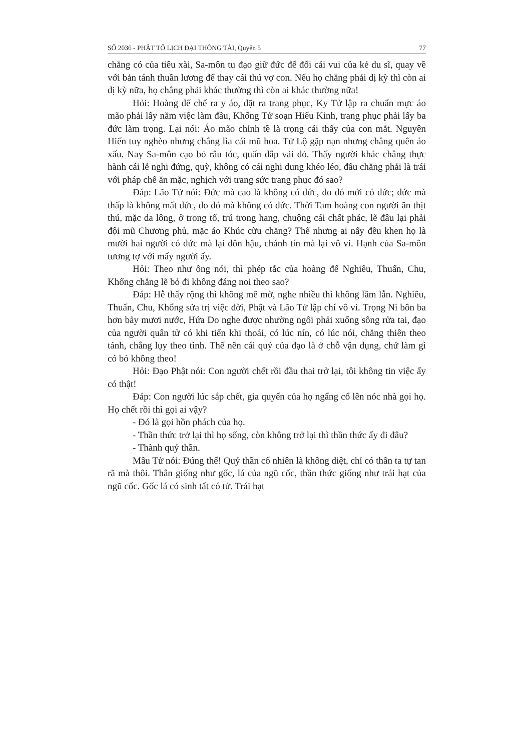SỐ 2036 - PHẬT TỔ LỊCH ĐẠI THÔNG TẢI, Quyển 5 77
chẳng có của tiêu xài, Sa-môn tu đạo giữ đức để đổi cái vui của kẻ du sĩ, quay về với bản tánh thuần lương để thay cái thú vợ con. Nếu họ chẳng phải dị kỳ thì còn ai dị kỳ nữa, họ chẳng phải khác thường thì còn ai khác thường nữa!
Hỏi: Hoàng đế chế ra y áo, đặt ra trang phục, Ky Tử lập ra chuẩn mực áo mão phải lấy năm việc làm đầu, Khổng Tử soạn Hiếu Kinh, trang phục phải lấy ba đức làm trọng. Lại nói: Áo mão chỉnh tề là trọng cái thấy của con mắt. Nguyên Hiến tuy nghèo nhưng chẳng lìa cái mũ hoa. Tử Lộ gặp nạn nhưng chẳng quên áo xấu. Nay Sa-môn cạo bỏ râu tóc, quấn đắp vải đỏ. Thấy người khác chẳng thực hành cái lễ nghi đứng, quỳ, không có cái nghi dung khéo léo, đâu chẳng phải là trái với pháp chế ăn mặc, nghịch với trang sức trang phục đó sao?
Đáp: Lão Tử nói: Đức mà cao là không có đức, do đó mới có đức; đức mà thấp là không mất đức, do đó mà không có đức. Thời Tam hoàng con người ăn thịt thú, mặc da lông, ở trong tổ, trú trong hang, chuộng cái chất phác, lẽ đâu lại phải đội mũ Chương phủ, mặc áo Khúc cừu chăng? Thế nhưng ai nấy đều khen họ là mười hai người có đức mà lại đôn hậu, chánh tín mà lại vô vi. Hạnh của Sa-môn tương tợ với mấy người ấy.
Hỏi: Theo như ông nói, thì phép tắc của hoàng đế Nghiêu, Thuấn, Chu, Khổng chẳng lẽ bỏ đi không đáng noi theo sao?
Đáp: Hễ thấy rộng thì không mê mờ, nghe nhiều thì không lầm lẫn. Nghiêu, Thuấn, Chu, Khổng sửa trị việc đời, Phật và Lão Tử lập chí vô vi. Trọng Ni bôn ba hơn bảy mươi nước, Hứa Do nghe được nhường ngôi phải xuống sông rửa tai, đạo của người quân tử có khi tiến khi thoái, có lúc nín, có lúc nói, chẳng thiên theo tánh, chẳng lụy theo tình. Thế nên cái quý của đạo là ở chỗ vận dụng, chứ làm gì có bỏ không theo!
Hỏi: Đạo Phật nói: Con người chết rồi đầu thai trở lại, tôi không tin việc ấy có thật!
Đáp: Con người lúc sắp chết, gia quyến của họ ngẩng cổ lên nóc nhà gọi họ. Họ chết rồi thì gọi ai vậy?
- Đó là gọi hồn phách của họ.
- Thần thức trở lại thì họ sống, còn không trở lại thì thần thức ấy đi đâu?
- Thành quỷ thần.
Mâu Tử nói: Đúng thế! Quỷ thần cố nhiên là không diệt, chỉ có thân ta tự tan rã mà thôi. Thân giống như gốc, lá của ngũ cốc, thần thức giống như trái hạt của ngũ cốc. Gốc lá có sinh tất có tử. Trái hạt